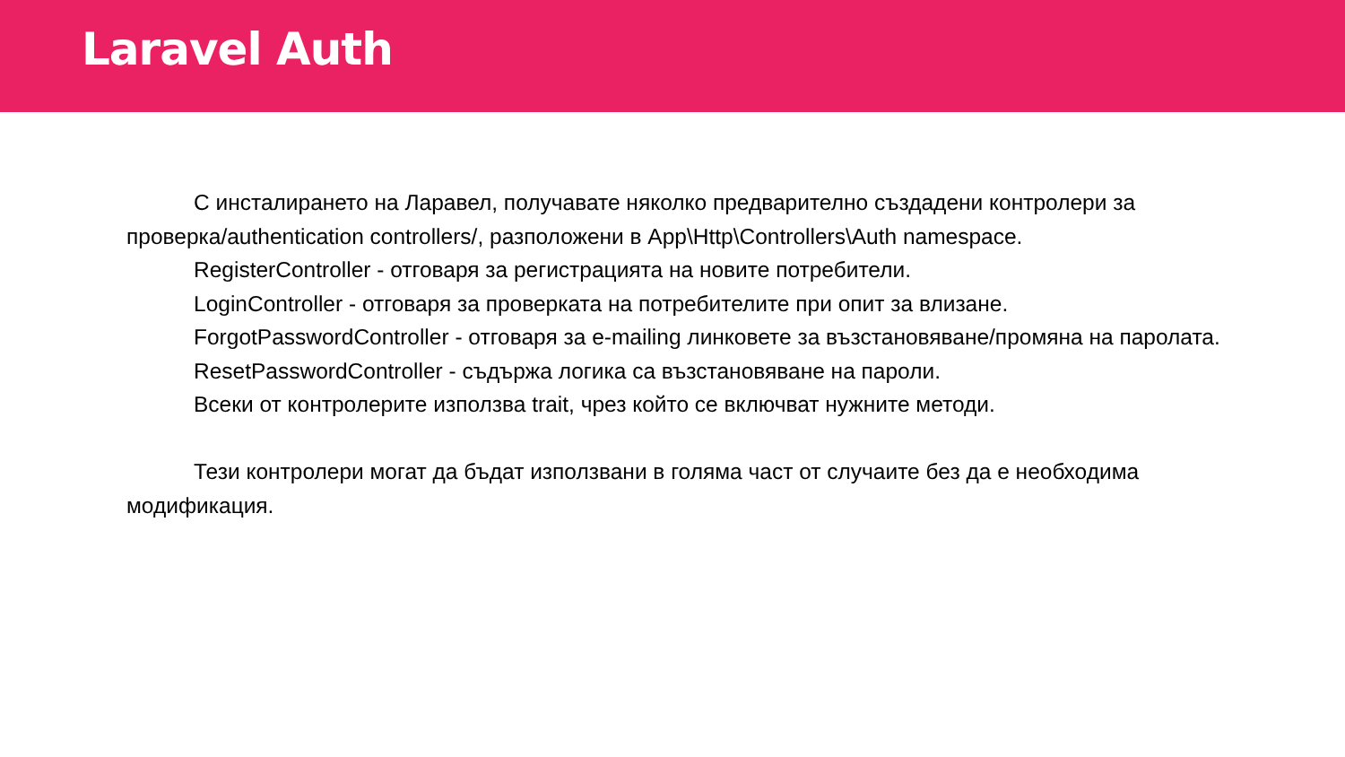Laravel Auth
С инсталирането на Ларавел, получавате няколко предварително създадени контролери за проверка/authentication controllers/, разположени в App\Http\Controllers\Auth namespace.
RegisterController - отговаря за регистрацията на новите потребители.
LoginController - отговаря за проверката на потребителите при опит за влизане.
ForgotPasswordController - отговаря за e-mailing линковете за възстановяване/промяна на паролата.
ResetPasswordController - съдържа логика са възстановяване на пароли.
Всеки от контролерите използва trait, чрез който се включват нужните методи.
Тези контролери могат да бъдат използвани в голяма част от случаите без да е необходима модификация.